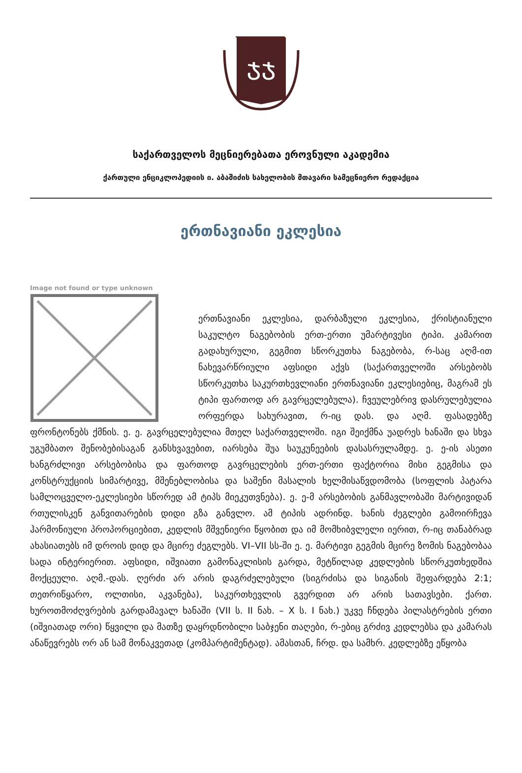ᲯᲯ
საქართველოს მეცნიერებათა ეროვნული აკადემია
ქართული ენციკლოპედიის ი. აბაშიძის სახელობის მთავარი სამეცნიერო რედაქცია
ერთნავიანი ეკლესია
Image not found or type unknown
ერთნავიანი ეკლესია, დარბაზული ეკლესია, ქრისტიანული საკულტო ნაგებობის ერთ-ერთი უმარტივესი ტიპი. კამარით გადახურული, გეგმით სწორკუთხა ნაგებობა, რ-საც აღმ-ით ნახევარწრიული აფსიდი აქვს (საქართველოში არსებობს სწორკუთხა საკურთხევლიანი ერთნავიანი ეკლესიებიც, მაგრამ ეს ტიპი ფართოდ არ გავრცელებულა). ჩვეულებრივ დასრულებულია ორფერდა სახურავით, რ-იც დას. და აღმ. ფასადებზე ფრონტონებს ქმნის. ე. ე. გავრცელებულია მთელ საქართველოში. იგი შეიქმნა უადრეს ხანაში და სხვა უგუმბათო შენობებისაგან განსხვავებით, იარსება შუა საუკუნეების დასასრულამდე. ე. ე-ის ასეთი ხანგრძლივი არსებობისა და ფართოდ გავრცელების ერთ-ერთი ფაქტორია მისი გეგმისა და კონსტრუქციის სიმარტივე, მშენებლობისა და საშენი მასალის ხელმისაწვდომობა (სოფლის პატარა სამლოცველო-ეკლესიები სწორედ ამ ტიპს მიეკუთვნება). ე. ე-მ არსებობის განმავლობაში მარტივიდან რთულისკენ განვითარების დიდი გზა განვლო. ამ ტიპის ადრინდ. ხანის ძეგლები გამოირჩევა ჰარმონიული პროპორციებით, კედლის მშვენიერი წყობით და იმ მომხიბვლელი იერით, რ-იც თანაბრად ახასიათებს იმ დროის დიდ და მცირე ძეგლებს. VI–VII სს-ში ე. ე. მარტივი გეგმის მცირე ზომის ნაგებობაა სადა ინტერიერით. აფსიდი, იშვიათი გამონაკლისის გარდა, მეტწილად კედლების სწორკუთხედშია მოქცეული. აღმ.-დას. ღერძი არ არის დაგრძელებული (სიგრძისა და სიგანის შეფარდება 2:1; თეთრიწყარო, ოლთისი, აკვანება), საკურთხევლის გვერდით არ არის სათავსები. ქართ. ხუროთმოძღვრების გარდამავალ ხანაში (VII ს. II ნახ. – X ს. I ნახ.) უკვე ჩნდება პილასტრების ერთი (იშვიათად ორი) წყვილი და მათზე დაყრდნობილი საბჯენი თაღები, რ-ებიც გრძივ კედლებსა და კამარას ანაწევრებს ორ ან სამ მონაკვეთად (კომპარტიმენტად). ამასთან, ჩრდ. და სამხრ. კედლებზე ეწყობა